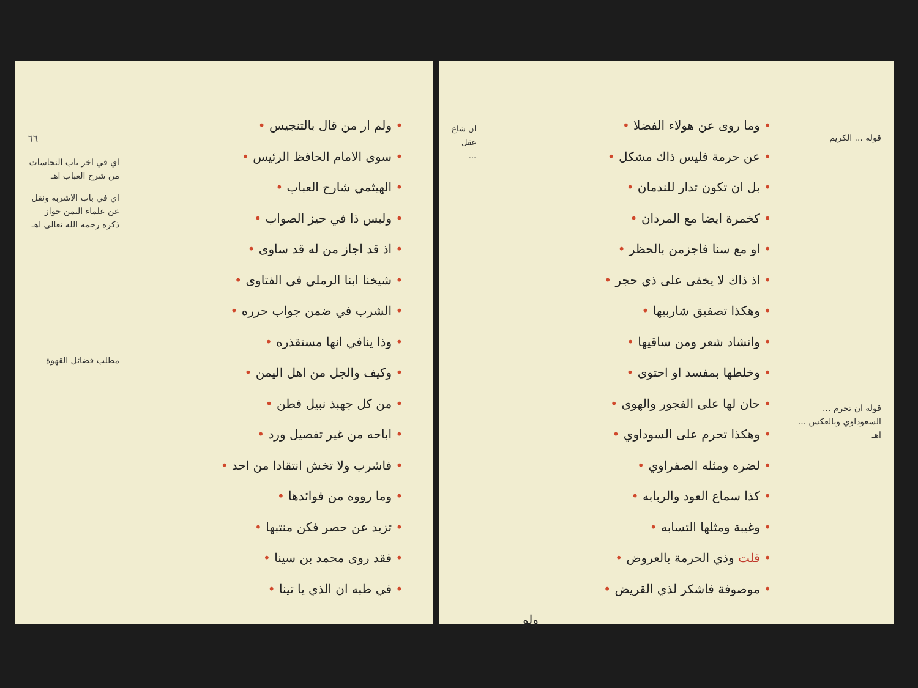قوله ... الكريم
قوله ان تحرم ... السعوداوي وبالعكس ... اهـ
• وما روى عن هولاء الفضلا •
• عن حرمة فليس ذاك مشكل •
• بل ان تكون تدار للندمان •
• كخمرة ايضا مع المردان •
• او مع سنا فاجزمن بالحظر •
• اذ ذاك لا يخفى على ذي حجر •
• وهكذا تصفيق شاربيها •
• وانشاد شعر ومن ساقيها •
• وخلطها بمفسد او احتوى •
• حان لها على الفجور والهوى •
• وهكذا تحرم على السوداوي •
• لضره ومثله الصفراوي •
• كذا سماع العود والربابه •
• وغيبة ومثلها التسابه •
• قلت وذي الحرمة بالعروض •
• موصوفة فاشكر لذي القريض •
ولو
ان شاع عقل ...
٦٦
اي في اخر باب النجاسات من شرح العباب اهـ
اي في باب الاشربه ونقل عن علماء اليمن جواز ذكره رحمه الله تعالى اهـ
مطلب فضائل القهوة
• ولم ار من قال بالتنجيس •
• سوى الامام الحافظ الرئيس •
• الهيثمي شارح العباب •
• ولبس ذا في حيز الصواب •
• اذ قد اجاز من له قد ساوى •
• شيخنا ابنا الرملي في الفتاوى •
• الشرب في ضمن جواب حرره •
• وذا ينافي انها مستقذره •
• وكيف والجل من اهل اليمن •
• من كل جهبذ نبيل فطن •
• اباحه من غير تفصيل ورد •
• فاشرب ولا تخش انتقادا من احد •
• وما رووه من فوائدها •
• تزيد عن حصر فكن منتبها •
• فقد روى محمد بن سينا •
• في طبه ان الذي يا تينا •